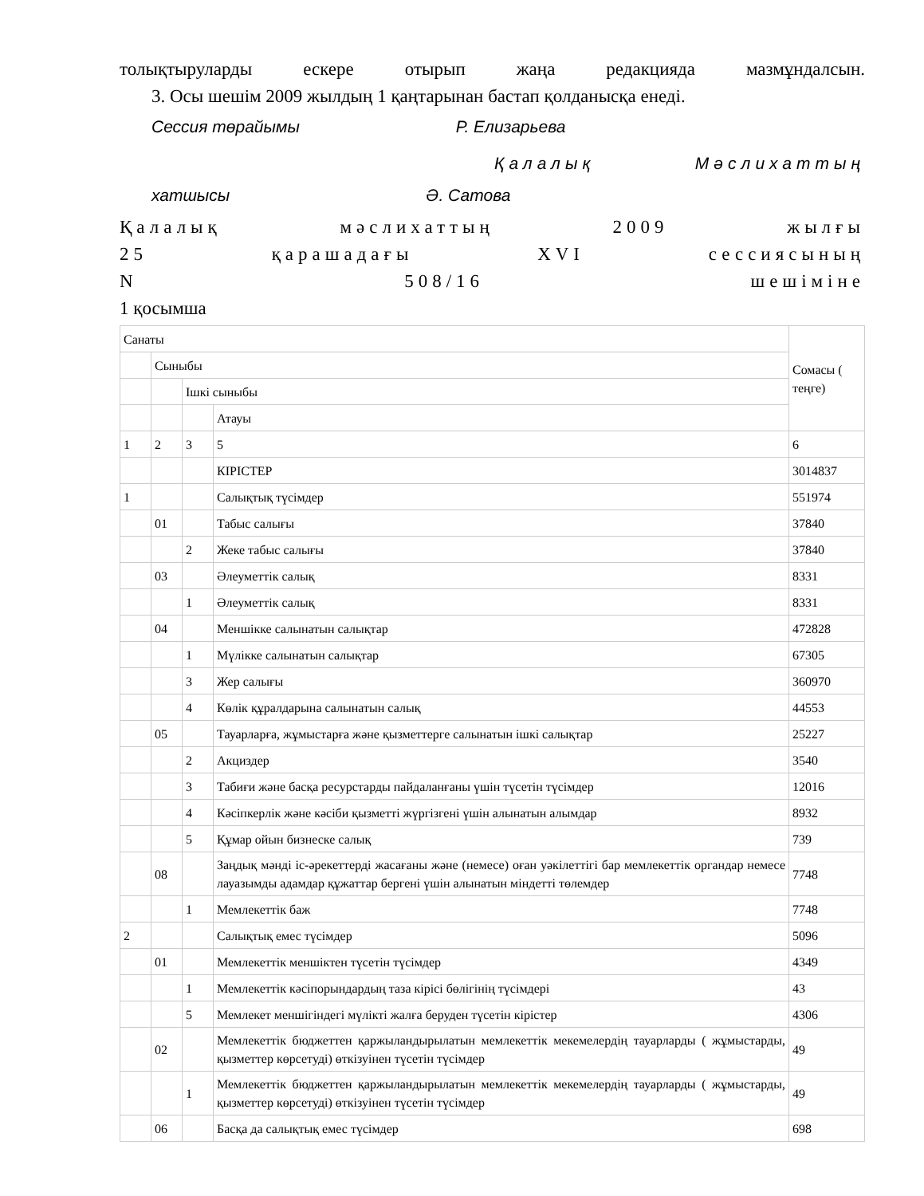толықтыруларды ескере отырып жаңа редакцияда мазмұндалсын.
3. Осы шешім 2009 жылдың 1 қаңтарынан бастап қолданысқа енеді.
Сессия төрайымы Р. Елизарьева
Қалалық Мәслихаттың
хатшысы Ә. Сатова
Қалалық мәслихаттың 2009 жылғы
25 қарашадағы XVI сессиясының
N 508/16 шешіміне
1 қосымша
| Санаты | | | | Сомасы ( теңге) |
| | Сыныбы | | | |
| | | Ішкі сыныбы | | |
| | | | Атауы | |
| 1 | 2 | 3 | 5 | 6 |
| | | | КІРІСТЕР | 3014837 |
| 1 | | | Салықтық түсімдер | 551974 |
| | 01 | | Табыс салығы | 37840 |
| | | 2 | Жеке табыс салығы | 37840 |
| | 03 | | Әлеуметтік салық | 8331 |
| | | 1 | Әлеуметтік салық | 8331 |
| | 04 | | Меншікке салынатын салықтар | 472828 |
| | | 1 | Мүлікке салынатын салықтар | 67305 |
| | | 3 | Жер салығы | 360970 |
| | | 4 | Көлік құралдарына салынатын салық | 44553 |
| | 05 | | Тауарларға, жұмыстарға және қызметтерге салынатын ішкі салықтар | 25227 |
| | | 2 | Акциздер | 3540 |
| | | 3 | Табиғи және басқа ресурстарды пайдаланғаны үшін түсетін түсімдер | 12016 |
| | | 4 | Кәсіпкерлік және кәсіби қызметті жүргізгені үшін алынатын алымдар | 8932 |
| | | 5 | Құмар ойын бизнеске салық | 739 |
| | 08 | | Заңдық мәнді іс-әрекеттерді жасағаны және (немесе) оған уәкілеттігі бар мемлекеттік органдар немесе лауазымды адамдар құжаттар бергені үшін алынатын міндетті төлемдер | 7748 |
| | | 1 | Мемлекеттік баж | 7748 |
| 2 | | | Салықтық емес түсімдер | 5096 |
| | 01 | | Мемлекеттік меншіктен түсетін түсімдер | 4349 |
| | | 1 | Мемлекеттік кәсіпорындардың таза кірісі бөлігінің түсімдері | 43 |
| | | 5 | Мемлекет меншігіндегі мүлікті жалға беруден түсетін кірістер | 4306 |
| | 02 | | Мемлекеттік бюджеттен қаржыландырылатын мемлекеттік мекемелердің тауарларды ( жұмыстарды, қызметтер көрсетуді) өткізуінен түсетін түсімдер | 49 |
| | | 1 | Мемлекеттік бюджеттен қаржыландырылатын мемлекеттік мекемелердің тауарларды ( жұмыстарды, қызметтер көрсетуді) өткізуінен түсетін түсімдер | 49 |
| | 06 | | Басқа да салықтық емес түсімдер | 698 |